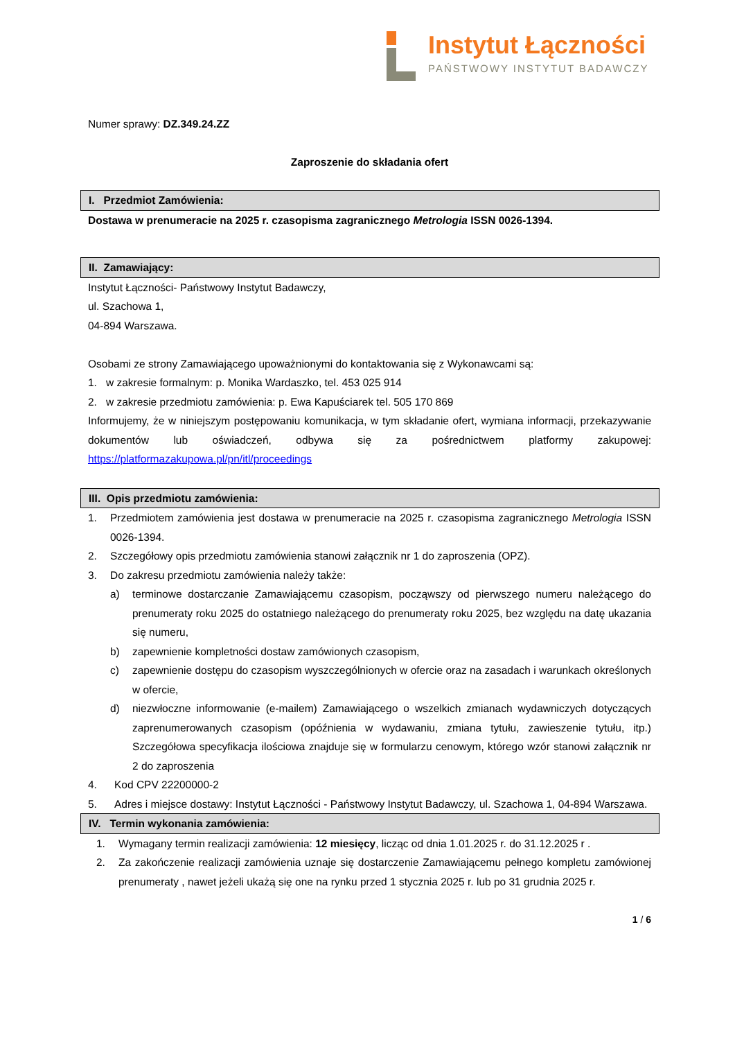Instytut Łączności
PAŃSTWOWY INSTYTUT BADAWCZY
Numer sprawy: DZ.349.24.ZZ
Zaproszenie do składania ofert
I. Przedmiot Zamówienia:
Dostawa w prenumeracie na 2025 r. czasopisma zagranicznego Metrologia ISSN 0026-1394.
II. Zamawiający:
Instytut Łączności- Państwowy Instytut Badawczy,
ul. Szachowa 1,
04-894 Warszawa.
Osobami ze strony Zamawiającego upoważnionymi do kontaktowania się z Wykonawcami są:
1. w zakresie formalnym: p. Monika Wardaszko, tel. 453 025 914
2. w zakresie przedmiotu zamówienia: p. Ewa Kapuściarek tel. 505 170 869
Informujemy, że w niniejszym postępowaniu komunikacja, w tym składanie ofert, wymiana informacji, przekazywanie dokumentów lub oświadczeń, odbywa się za pośrednictwem platformy zakupowej: https://platformazakupowa.pl/pn/itl/proceedings
III. Opis przedmiotu zamówienia:
1. Przedmiotem zamówienia jest dostawa w prenumeracie na 2025 r. czasopisma zagranicznego Metrologia ISSN 0026-1394.
2. Szczegółowy opis przedmiotu zamówienia stanowi załącznik nr 1 do zaproszenia (OPZ).
3. Do zakresu przedmiotu zamówienia należy także:
a) terminowe dostarczanie Zamawiającemu czasopism, począwszy od pierwszego numeru należącego do prenumeraty roku 2025 do ostatniego należącego do prenumeraty roku 2025, bez względu na datę ukazania się numeru,
b) zapewnienie kompletności dostaw zamówionych czasopism,
c) zapewnienie dostępu do czasopism wyszczególnionych w ofercie oraz na zasadach i warunkach określonych w ofercie,
d) niezwłoczne informowanie (e-mailem) Zamawiającego o wszelkich zmianach wydawniczych dotyczących zaprenumerowanych czasopism (opóźnienia w wydawaniu, zmiana tytułu, zawieszenie tytułu, itp.) Szczegółowa specyfikacja ilościowa znajduje się w formularzu cenowym, którego wzór stanowi załącznik nr 2 do zaproszenia
4. Kod CPV 22200000-2
5. Adres i miejsce dostawy: Instytut Łączności - Państwowy Instytut Badawczy, ul. Szachowa 1, 04-894 Warszawa.
IV. Termin wykonania zamówienia:
1. Wymagany termin realizacji zamówienia: 12 miesięcy, licząc od dnia 1.01.2025 r. do 31.12.2025 r .
2. Za zakończenie realizacji zamówienia uznaje się dostarczenie Zamawiającemu pełnego kompletu zamówionej prenumeraty , nawet jeżeli ukażą się one na rynku przed 1 stycznia 2025 r. lub po 31 grudnia 2025 r.
1 / 6